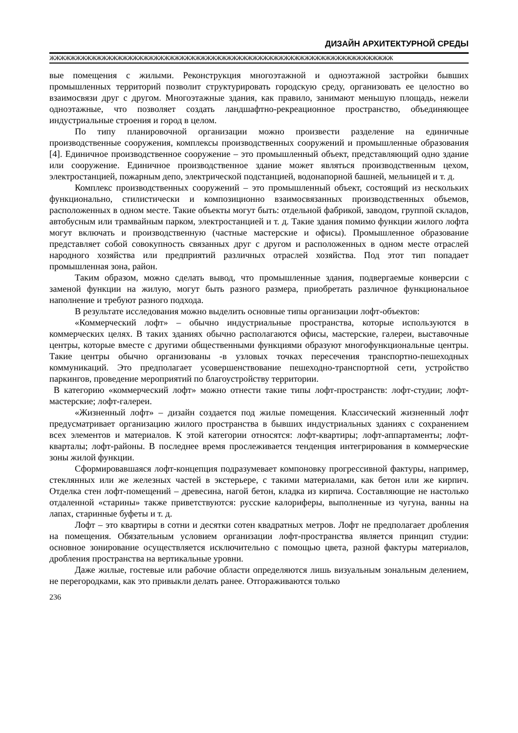ДИЗАЙН АРХИТЕКТУРНОЙ СРЕДЫ
ЖЖЖЖЖЖЖЖЖЖЖЖЖЖЖЖЖЖЖЖЖЖЖЖЖЖЖЖЖЖЖЖЖЖЖЖЖЖЖЖЖЖЖЖЖЖЖЖЖЖЖЖЖЖЖЖЖЖЖЖЖЖЖЖЖЖ
вые помещения с жилыми. Реконструкция многоэтажной и одноэтажной застройки бывших промышленных территорий позволит структурировать городскую среду, организовать ее целостно во взаимосвязи друг с другом. Многоэтажные здания, как правило, занимают меньшую площадь, нежели одноэтажные, что позволяет создать ландшафтно-рекреационное пространство, объединяющее индустриальные строения и город в целом.
По типу планировочной организации можно произвести разделение на единичные производственные сооружения, комплексы производственных сооружений и промышленные образования [4]. Единичное производственное сооружение – это промышленный объект, представляющий одно здание или сооружение. Единичное производственное здание может являться производственным цехом, электростанцией, пожарным депо, электрической подстанцией, водонапорной башней, мельницей и т. д.
Комплекс производственных сооружений – это промышленный объект, состоящий из нескольких функционально, стилистически и композиционно взаимосвязанных производственных объемов, расположенных в одном месте. Такие объекты могут быть: отдельной фабрикой, заводом, группой складов, автобусным или трамвайным парком, электростанцией и т. д. Такие здания помимо функции жилого лофта могут включать и производственную (частные мастерские и офисы). Промышленное образование представляет собой совокупность связанных друг с другом и расположенных в одном месте отраслей народного хозяйства или предприятий различных отраслей хозяйства. Под этот тип попадает промышленная зона, район.
Таким образом, можно сделать вывод, что промышленные здания, подвергаемые конверсии с заменой функции на жилую, могут быть разного размера, приобретать различное функциональное наполнение и требуют разного подхода.
В результате исследования можно выделить основные типы организации лофт-объектов:
«Коммерческий лофт» – обычно индустриальные пространства, которые используются в коммерческих целях. В таких зданиях обычно располагаются офисы, мастерские, галереи, выставочные центры, которые вместе с другими общественными функциями образуют многофункциональные центры. Такие центры обычно организованы -в узловых точках пересечения транспортно-пешеходных коммуникаций. Это предполагает усовершенствование пешеходно-транспортной сети, устройство паркингов, проведение мероприятий по благоустройству территории.
В категорию «коммерческий лофт» можно отнести такие типы лофт-пространств: лофт-студии; лофт-мастерские; лофт-галереи.
«Жизненный лофт» – дизайн создается под жилые помещения. Классический жизненный лофт предусматривает организацию жилого пространства в бывших индустриальных зданиях с сохранением всех элементов и материалов. К этой категории относятся: лофт-квартиры; лофт-аппартаменты; лофт- кварталы; лофт-районы. В последнее время прослеживается тенденция интегрирования в коммерческие зоны жилой функции.
Сформировавшаяся лофт-концепция подразумевает компоновку прогрессивной фактуры, например, стеклянных или же железных частей в экстерьере, с такими материалами, как бетон или же кирпич. Отделка стен лофт-помещений – древесина, нагой бетон, кладка из кирпича. Составляющие не настолько отдаленной «старины» также приветствуются: русские калориферы, выполненные из чугуна, ванны на лапах, старинные буфеты и т. д.
Лофт – это квартиры в сотни и десятки сотен квадратных метров. Лофт не предполагает дробления на помещения. Обязательным условием организации лофт-пространства является принцип студии: основное зонирование осуществляется исключительно с помощью цвета, разной фактуры материалов, дробления пространства на вертикальные уровни.
Даже жилые, гостевые или рабочие области определяются лишь визуальным зональным делением, не перегородками, как это привыкли делать ранее. Отгораживаются только
236